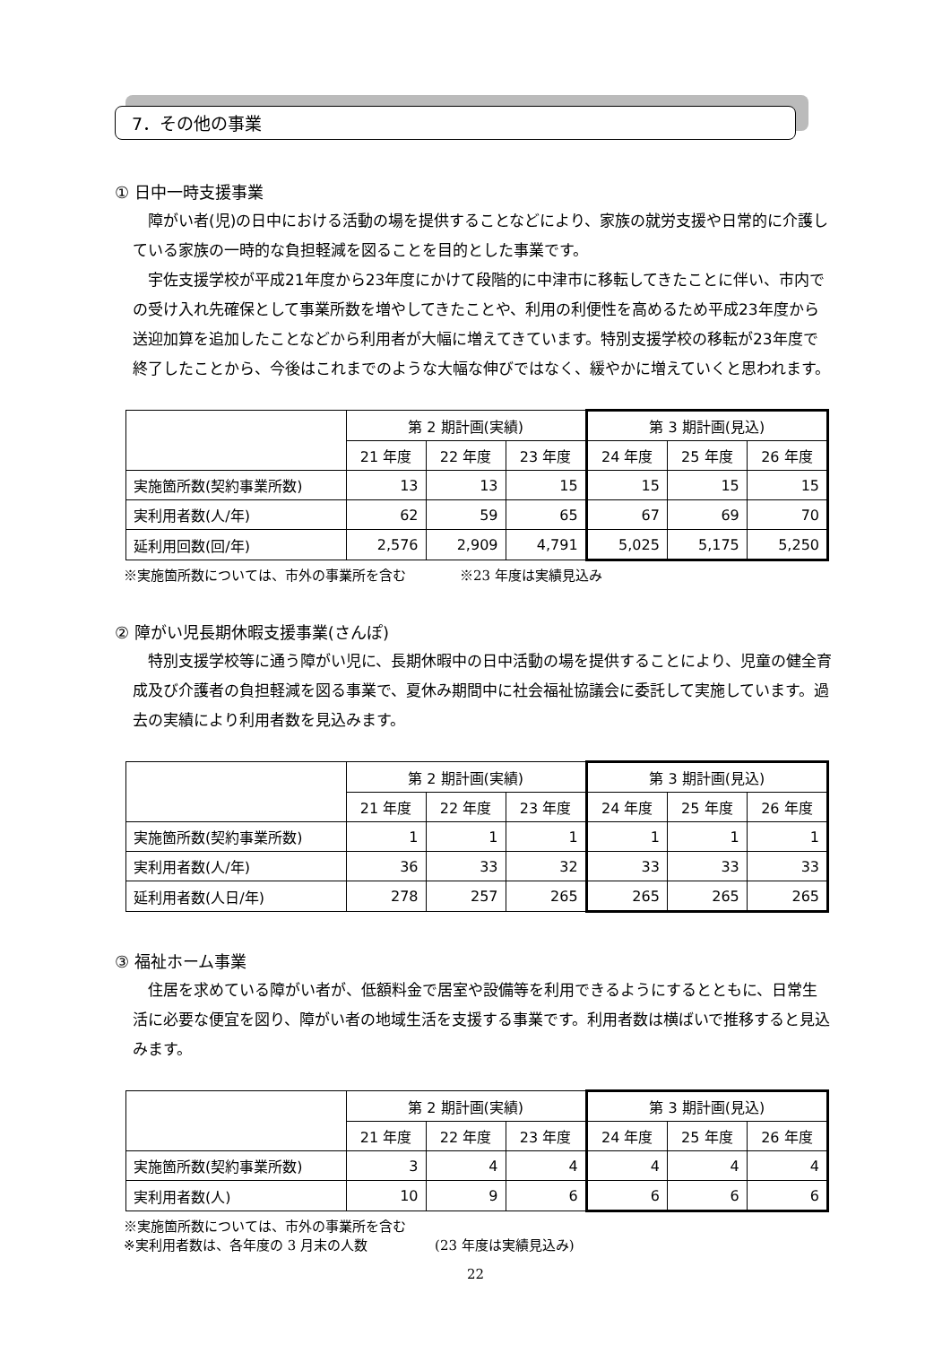7．その他の事業
① 日中一時支援事業
障がい者(児)の日中における活動の場を提供することなどにより、家族の就労支援や日常的に介護している家族の一時的な負担軽減を図ることを目的とした事業です。
宇佐支援学校が平成21年度から23年度にかけて段階的に中津市に移転してきたことに伴い、市内での受け入れ先確保として事業所数を増やしてきたことや、利用の利便性を高めるため平成23年度から送迎加算を追加したことなどから利用者が大幅に増えてきています。特別支援学校の移転が23年度で終了したことから、今後はこれまでのような大幅な伸びではなく、緩やかに増えていくと思われます。
| | 第 2 期計画(実績) | | | 第 3 期計画(見込) | | |
| --- | --- | --- | --- | --- | --- | --- |
| | 21 年度 | 22 年度 | 23 年度 | 24 年度 | 25 年度 | 26 年度 |
| 実施箇所数(契約事業所数) | 13 | 13 | 15 | 15 | 15 | 15 |
| 実利用者数(人/年) | 62 | 59 | 65 | 67 | 69 | 70 |
| 延利用回数(回/年) | 2,576 | 2,909 | 4,791 | 5,025 | 5,175 | 5,250 |
※実施箇所数については、市外の事業所を含む　　　　※23 年度は実績見込み
② 障がい児長期休暇支援事業(さんぽ)
特別支援学校等に通う障がい児に、長期休暇中の日中活動の場を提供することにより、児童の健全育成及び介護者の負担軽減を図る事業で、夏休み期間中に社会福祉協議会に委託して実施しています。過去の実績により利用者数を見込みます。
| | 第 2 期計画(実績) | | | 第 3 期計画(見込) | | |
| --- | --- | --- | --- | --- | --- | --- |
| | 21 年度 | 22 年度 | 23 年度 | 24 年度 | 25 年度 | 26 年度 |
| 実施箇所数(契約事業所数) | 1 | 1 | 1 | 1 | 1 | 1 |
| 実利用者数(人/年) | 36 | 33 | 32 | 33 | 33 | 33 |
| 延利用者数(人日/年) | 278 | 257 | 265 | 265 | 265 | 265 |
③ 福祉ホーム事業
住居を求めている障がい者が、低額料金で居室や設備等を利用できるようにするとともに、日常生活に必要な便宜を図り、障がい者の地域生活を支援する事業です。利用者数は横ばいで推移すると見込みます。
| | 第 2 期計画(実績) | | | 第 3 期計画(見込) | | |
| --- | --- | --- | --- | --- | --- | --- |
| | 21 年度 | 22 年度 | 23 年度 | 24 年度 | 25 年度 | 26 年度 |
| 実施箇所数(契約事業所数) | 3 | 4 | 4 | 4 | 4 | 4 |
| 実利用者数(人) | 10 | 9 | 6 | 6 | 6 | 6 |
※実施箇所数については、市外の事業所を含む
※実利用者数は、各年度の 3 月末の人数　　　　　(23 年度は実績見込み)
22